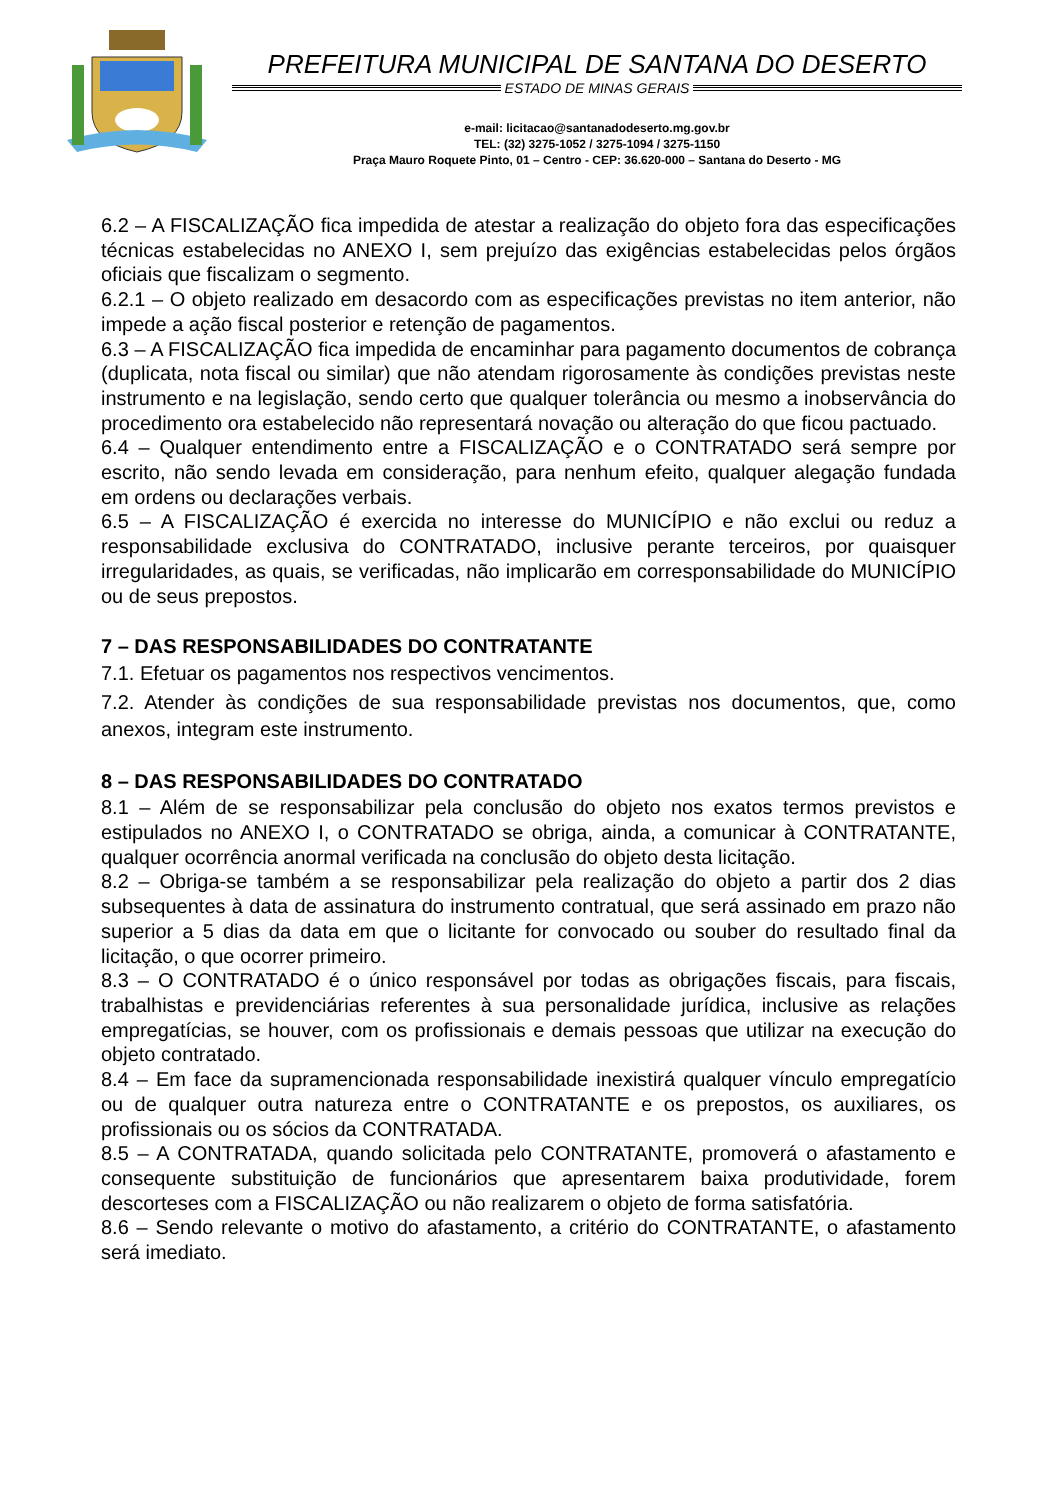PREFEITURA MUNICIPAL DE SANTANA DO DESERTO
ESTADO DE MINAS GERAIS
e-mail: licitacao@santanadodeserto.mg.gov.br
TEL: (32) 3275-1052 / 3275-1094 / 3275-1150
Praça Mauro Roquete Pinto, 01 – Centro - CEP: 36.620-000 – Santana do Deserto - MG
6.2 – A FISCALIZAÇÃO fica impedida de atestar a realização do objeto fora das especificações técnicas estabelecidas no ANEXO I, sem prejuízo das exigências estabelecidas pelos órgãos oficiais que fiscalizam o segmento.
6.2.1 – O objeto realizado em desacordo com as especificações previstas no item anterior, não impede a ação fiscal posterior e retenção de pagamentos.
6.3 – A FISCALIZAÇÃO fica impedida de encaminhar para pagamento documentos de cobrança (duplicata, nota fiscal ou similar) que não atendam rigorosamente às condições previstas neste instrumento e na legislação, sendo certo que qualquer tolerância ou mesmo a inobservância do procedimento ora estabelecido não representará novação ou alteração do que ficou pactuado.
6.4 – Qualquer entendimento entre a FISCALIZAÇÃO e o CONTRATADO será sempre por escrito, não sendo levada em consideração, para nenhum efeito, qualquer alegação fundada em ordens ou declarações verbais.
6.5 – A FISCALIZAÇÃO é exercida no interesse do MUNICÍPIO e não exclui ou reduz a responsabilidade exclusiva do CONTRATADO, inclusive perante terceiros, por quaisquer irregularidades, as quais, se verificadas, não implicarão em corresponsabilidade do MUNICÍPIO ou de seus prepostos.
7 – DAS RESPONSABILIDADES DO CONTRATANTE
7.1. Efetuar os pagamentos nos respectivos vencimentos.
7.2. Atender às condições de sua responsabilidade previstas nos documentos, que, como anexos, integram este instrumento.
8 – DAS RESPONSABILIDADES DO CONTRATADO
8.1 – Além de se responsabilizar pela conclusão do objeto nos exatos termos previstos e estipulados no ANEXO I, o CONTRATADO se obriga, ainda, a comunicar à CONTRATANTE, qualquer ocorrência anormal verificada na conclusão do objeto desta licitação.
8.2 – Obriga-se também a se responsabilizar pela realização do objeto a partir dos 2 dias subsequentes à data de assinatura do instrumento contratual, que será assinado em prazo não superior a 5 dias da data em que o licitante for convocado ou souber do resultado final da licitação, o que ocorrer primeiro.
8.3 – O CONTRATADO é o único responsável por todas as obrigações fiscais, para fiscais, trabalhistas e previdenciárias referentes à sua personalidade jurídica, inclusive as relações empregatícias, se houver, com os profissionais e demais pessoas que utilizar na execução do objeto contratado.
8.4 – Em face da supramencionada responsabilidade inexistirá qualquer vínculo empregatício ou de qualquer outra natureza entre o CONTRATANTE e os prepostos, os auxiliares, os profissionais ou os sócios da CONTRATADA.
8.5 – A CONTRATADA, quando solicitada pelo CONTRATANTE, promoverá o afastamento e consequente substituição de funcionários que apresentarem baixa produtividade, forem descorteses com a FISCALIZAÇÃO ou não realizarem o objeto de forma satisfatória.
8.6 – Sendo relevante o motivo do afastamento, a critério do CONTRATANTE, o afastamento será imediato.